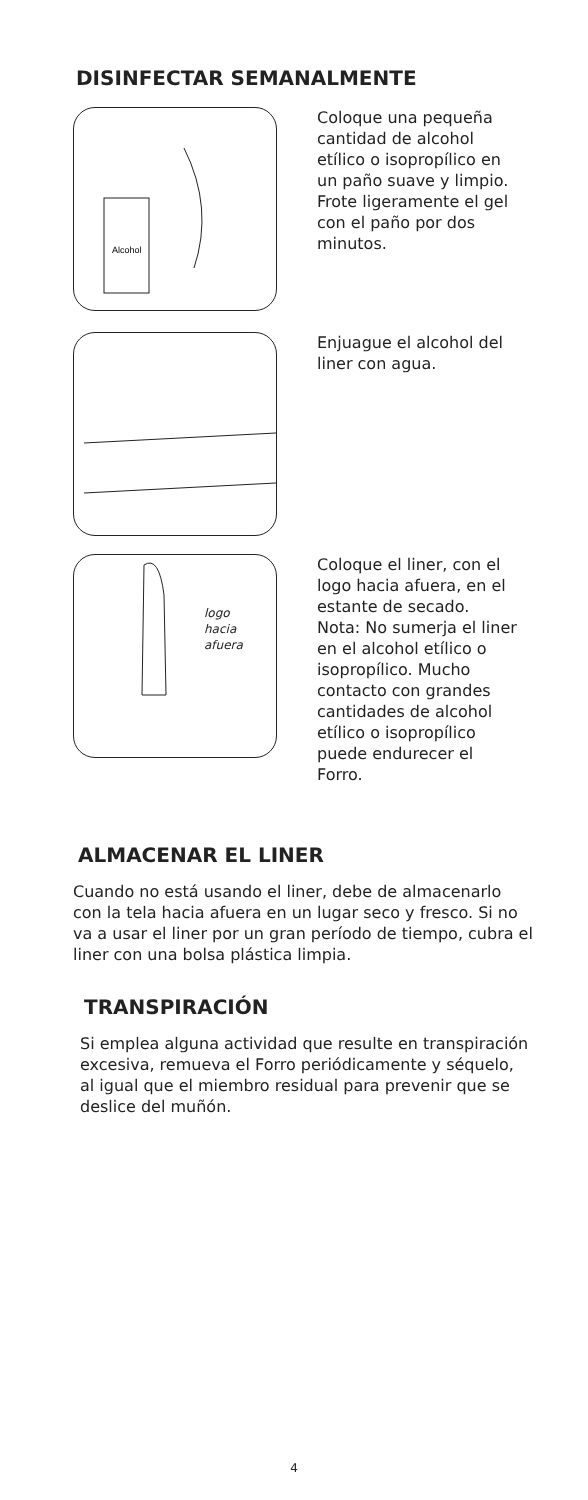DISINFECTAR SEMANALMENTE
Alcohol
Coloque una pequeña cantidad de alcohol etílico o isopropílico en un paño suave y limpio. Frote ligeramente el gel con el paño por dos minutos.
Enjuague el alcohol del liner con agua.
logo
hacia
afuera
Coloque el liner, con el logo hacia afuera, en el estante de secado.
Nota: No sumerja el liner en el alcohol etílico o isopropílico. Mucho contacto con grandes cantidades de alcohol etílico o isopropílico puede endurecer el Forro.
ALMACENAR EL LINER
Cuando no está usando el liner, debe de almacenarlo con la tela hacia afuera en un lugar seco y fresco. Si no va a usar el liner por un gran período de tiempo, cubra el liner con una bolsa plástica limpia.
TRANSPIRACIÓN
Si emplea alguna actividad que resulte en transpiración excesiva, remueva el Forro periódicamente y séquelo, al igual que el miembro residual para prevenir que se deslice del muñón.
4